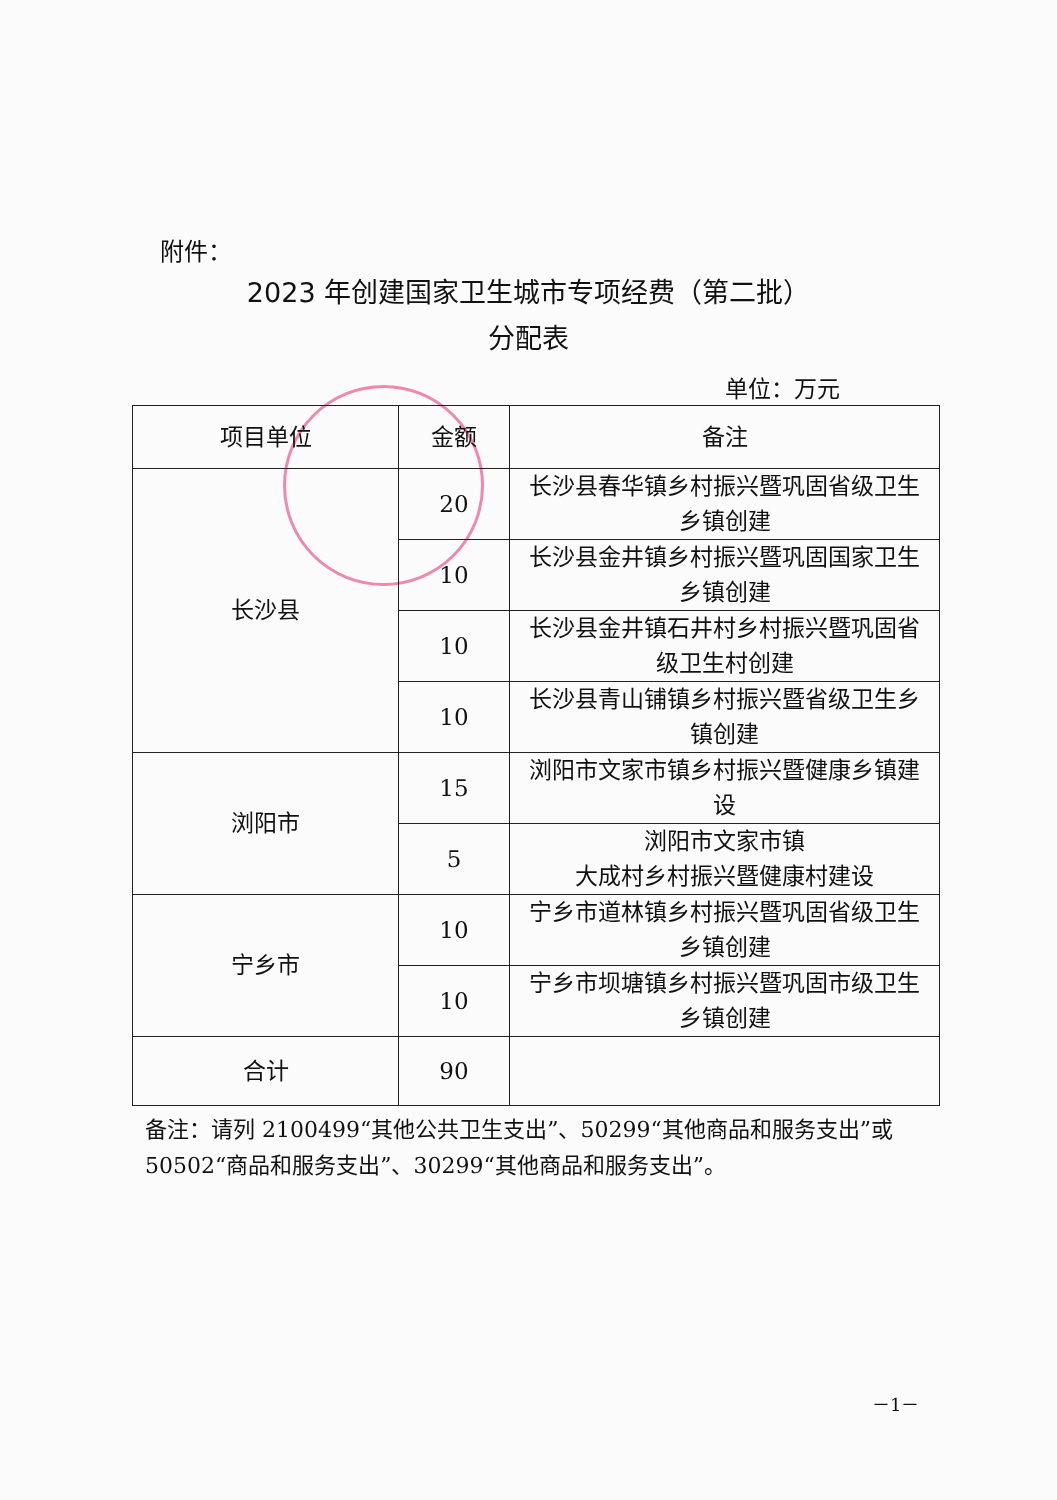附件：
2023 年创建国家卫生城市专项经费（第二批）
分配表
单位：万元
| 项目单位 | 金额 | 备注 |
| --- | --- | --- |
| 长沙县 | 20 | 长沙县春华镇乡村振兴暨巩固省级卫生乡镇创建 |
| | 10 | 长沙县金井镇乡村振兴暨巩固国家卫生乡镇创建 |
| | 10 | 长沙县金井镇石井村乡村振兴暨巩固省级卫生村创建 |
| | 10 | 长沙县青山铺镇乡村振兴暨省级卫生乡镇创建 |
| 浏阳市 | 15 | 浏阳市文家市镇乡村振兴暨健康乡镇建设 |
| | 5 | 浏阳市文家市镇 大成村乡村振兴暨健康村建设 |
| 宁乡市 | 10 | 宁乡市道林镇乡村振兴暨巩固省级卫生乡镇创建 |
| | 10 | 宁乡市坝塘镇乡村振兴暨巩固市级卫生乡镇创建 |
| 合计 | 90 | |
备注：请列 2100499“其他公共卫生支出”、50299“其他商品和服务支出”或 50502“商品和服务支出”、30299“其他商品和服务支出”。
－1－